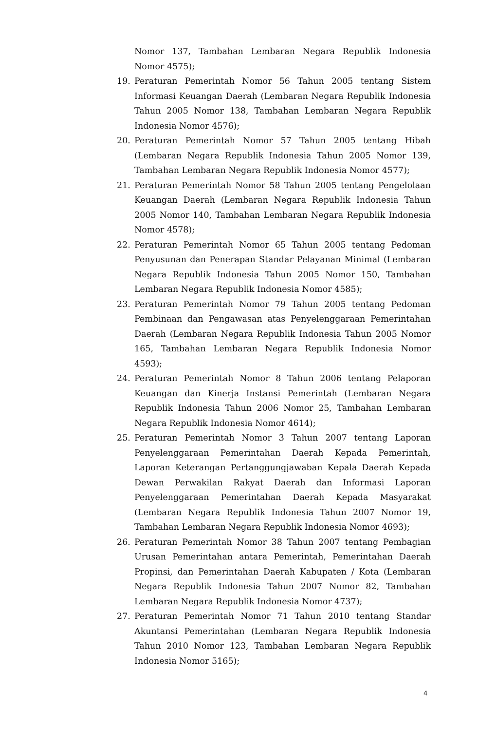Nomor 137, Tambahan Lembaran Negara Republik Indonesia Nomor 4575);
19. Peraturan Pemerintah Nomor 56 Tahun 2005 tentang Sistem Informasi Keuangan Daerah (Lembaran Negara Republik Indonesia Tahun 2005 Nomor 138, Tambahan Lembaran Negara Republik Indonesia Nomor 4576);
20. Peraturan Pemerintah Nomor 57 Tahun 2005 tentang Hibah (Lembaran Negara Republik Indonesia Tahun 2005 Nomor 139, Tambahan Lembaran Negara Republik Indonesia Nomor 4577);
21. Peraturan Pemerintah Nomor 58 Tahun 2005 tentang Pengelolaan Keuangan Daerah (Lembaran Negara Republik Indonesia Tahun 2005 Nomor 140, Tambahan Lembaran Negara Republik Indonesia Nomor 4578);
22. Peraturan Pemerintah Nomor 65 Tahun 2005 tentang Pedoman Penyusunan dan Penerapan Standar Pelayanan Minimal (Lembaran Negara Republik Indonesia Tahun 2005 Nomor 150, Tambahan Lembaran Negara Republik Indonesia Nomor 4585);
23. Peraturan Pemerintah Nomor 79 Tahun 2005 tentang Pedoman Pembinaan dan Pengawasan atas Penyelenggaraan Pemerintahan Daerah (Lembaran Negara Republik Indonesia Tahun 2005 Nomor 165, Tambahan Lembaran Negara Republik Indonesia Nomor 4593);
24. Peraturan Pemerintah Nomor 8 Tahun 2006 tentang Pelaporan Keuangan dan Kinerja Instansi Pemerintah (Lembaran Negara Republik Indonesia Tahun 2006 Nomor 25, Tambahan Lembaran Negara Republik Indonesia Nomor 4614);
25. Peraturan Pemerintah Nomor 3 Tahun 2007 tentang Laporan Penyelenggaraan Pemerintahan Daerah Kepada Pemerintah, Laporan Keterangan Pertanggungjawaban Kepala Daerah Kepada Dewan Perwakilan Rakyat Daerah dan Informasi Laporan Penyelenggaraan Pemerintahan Daerah Kepada Masyarakat (Lembaran Negara Republik Indonesia Tahun 2007 Nomor 19, Tambahan Lembaran Negara Republik Indonesia Nomor 4693);
26. Peraturan Pemerintah Nomor 38 Tahun 2007 tentang Pembagian Urusan Pemerintahan antara Pemerintah, Pemerintahan Daerah Propinsi, dan Pemerintahan Daerah Kabupaten / Kota (Lembaran Negara Republik Indonesia Tahun 2007 Nomor 82, Tambahan Lembaran Negara Republik Indonesia Nomor 4737);
27. Peraturan Pemerintah Nomor 71 Tahun 2010 tentang Standar Akuntansi Pemerintahan (Lembaran Negara Republik Indonesia Tahun 2010 Nomor 123, Tambahan Lembaran Negara Republik Indonesia Nomor 5165);
4